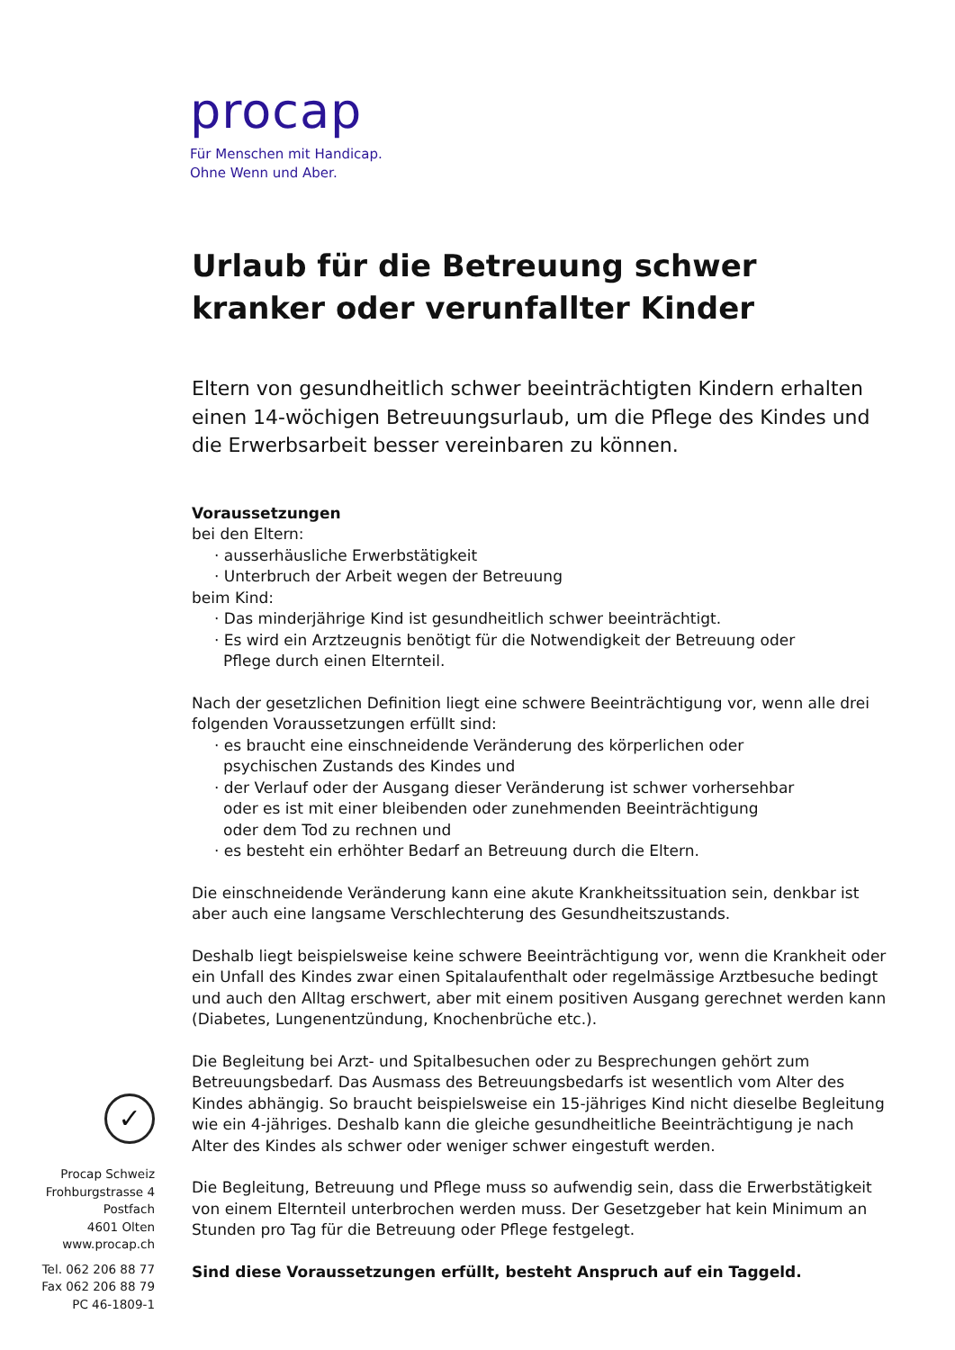procap
Für Menschen mit Handicap.
Ohne Wenn und Aber.
Urlaub für die Betreuung schwer
kranker oder verunfallter Kinder
Eltern von gesundheitlich schwer beeinträchtigten Kindern erhalten einen 14-wöchigen Betreuungsurlaub, um die Pflege des Kindes und die Erwerbsarbeit besser vereinbaren zu können.
Voraussetzungen
bei den Eltern:
· ausserhäusliche Erwerbstätigkeit
· Unterbruch der Arbeit wegen der Betreuung
beim Kind:
· Das minderjährige Kind ist gesundheitlich schwer beeinträchtigt.
· Es wird ein Arztzeugnis benötigt für die Notwendigkeit der Betreuung oder
Pflege durch einen Elternteil.
Nach der gesetzlichen Definition liegt eine schwere Beeinträchtigung vor, wenn alle drei folgenden Voraussetzungen erfüllt sind:
· es braucht eine einschneidende Veränderung des körperlichen oder
psychischen Zustands des Kindes und
· der Verlauf oder der Ausgang dieser Veränderung ist schwer vorhersehbar
oder es ist mit einer bleibenden oder zunehmenden Beeinträchtigung
oder dem Tod zu rechnen und
· es besteht ein erhöhter Bedarf an Betreuung durch die Eltern.
Die einschneidende Veränderung kann eine akute Krankheitssituation sein, denkbar ist aber auch eine langsame Verschlechterung des Gesundheitszustands.
Deshalb liegt beispielsweise keine schwere Beeinträchtigung vor, wenn die Krankheit oder ein Unfall des Kindes zwar einen Spitalaufenthalt oder regelmässige Arztbesuche bedingt und auch den Alltag erschwert, aber mit einem positiven Ausgang gerechnet werden kann (Diabetes, Lungenentzündung, Knochenbrüche etc.).
Die Begleitung bei Arzt- und Spitalbesuchen oder zu Besprechungen gehört zum Betreuungsbedarf. Das Ausmass des Betreuungsbedarfs ist wesentlich vom Alter des Kindes abhängig. So braucht beispielsweise ein 15-jähriges Kind nicht dieselbe Begleitung wie ein 4-jähriges. Deshalb kann die gleiche gesundheitliche Beeinträchtigung je nach Alter des Kindes als schwer oder weniger schwer eingestuft werden.
Die Begleitung, Betreuung und Pflege muss so aufwendig sein, dass die Erwerbstätigkeit von einem Elternteil unterbrochen werden muss. Der Gesetzgeber hat kein Minimum an Stunden pro Tag für die Betreuung oder Pflege festgelegt.
Sind diese Voraussetzungen erfüllt, besteht Anspruch auf ein Taggeld.
✓
Procap Schweiz
Frohburgstrasse 4
Postfach
4601 Olten
www.procap.ch
Tel. 062 206 88 77
Fax 062 206 88 79
PC 46-1809-1